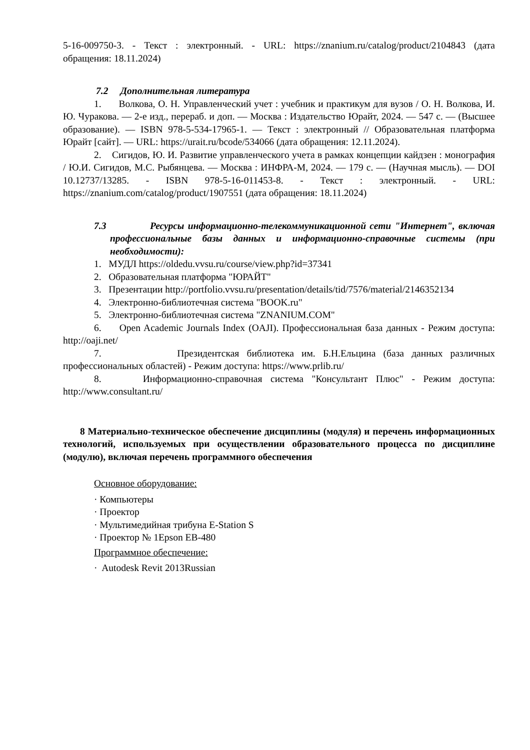5-16-009750-3. - Текст : электронный. - URL: https://znanium.ru/catalog/product/2104843 (дата обращения: 18.11.2024)
7.2 Дополнительная литература
1. Волкова, О. Н. Управленческий учет : учебник и практикум для вузов / О. Н. Волкова, И. Ю. Чуракова. — 2-е изд., перераб. и доп. — Москва : Издательство Юрайт, 2024. — 547 с. — (Высшее образование). — ISBN 978-5-534-17965-1. — Текст : электронный // Образовательная платформа Юрайт [сайт]. — URL: https://urait.ru/bcode/534066 (дата обращения: 12.11.2024).
2. Сигидов, Ю. И. Развитие управленческого учета в рамках концепции кайдзен : монография / Ю.И. Сигидов, М.С. Рыбянцева. — Москва : ИНФРА-М, 2024. — 179 с. — (Научная мысль). — DOI 10.12737/13285. - ISBN 978-5-16-011453-8. - Текст : электронный. - URL: https://znanium.com/catalog/product/1907551 (дата обращения: 18.11.2024)
7.3 Ресурсы информационно-телекоммуникационной сети "Интернет", включая профессиональные базы данных и информационно-справочные системы (при необходимости):
1. МУДЛ https://oldedu.vvsu.ru/course/view.php?id=37341
2. Образовательная платформа "ЮРАЙТ"
3. Презентации http://portfolio.vvsu.ru/presentation/details/tid/7576/material/2146352134
4. Электронно-библиотечная система "BOOK.ru"
5. Электронно-библиотечная система "ZNANIUM.COM"
6. Open Academic Journals Index (OAJI). Профессиональная база данных - Режим доступа: http://oaji.net/
7. Президентская библиотека им. Б.Н.Ельцина (база данных различных профессиональных областей) - Режим доступа: https://www.prlib.ru/
8. Информационно-справочная система "Консультант Плюс" - Режим доступа: http://www.consultant.ru/
8 Материально-техническое обеспечение дисциплины (модуля) и перечень информационных технологий, используемых при осуществлении образовательного процесса по дисциплине (модулю), включая перечень программного обеспечения
Основное оборудование:
· Компьютеры
· Проектор
· Мультимедийная трибуна E-Station S
· Проектор № 1Epson EB-480
Программное обеспечение:
· Autodesk Revit 2013Russian